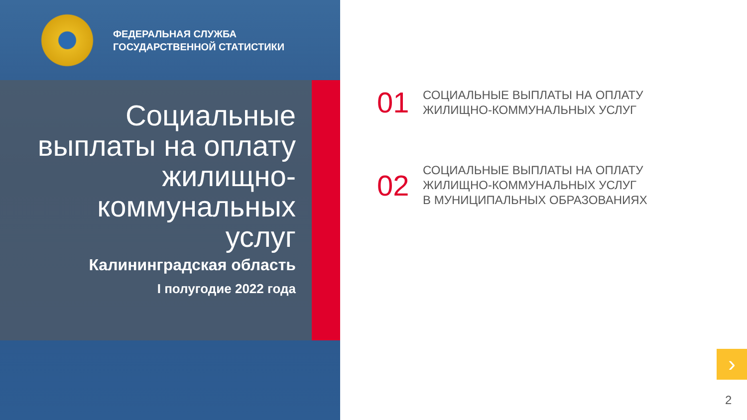ФЕДЕРАЛЬНАЯ СЛУЖБА
ГОСУДАРСТВЕННОЙ СТАТИСТИКИ
Социальные выплаты на оплату жилищно-коммунальных услуг
Калининградская область
I полугодие 2022 года
01
СОЦИАЛЬНЫЕ ВЫПЛАТЫ НА ОПЛАТУ
ЖИЛИЩНО-КОММУНАЛЬНЫХ УСЛУГ
02
СОЦИАЛЬНЫЕ ВЫПЛАТЫ НА ОПЛАТУ
ЖИЛИЩНО-КОММУНАЛЬНЫХ УСЛУГ
В МУНИЦИПАЛЬНЫХ ОБРАЗОВАНИЯХ
›
2